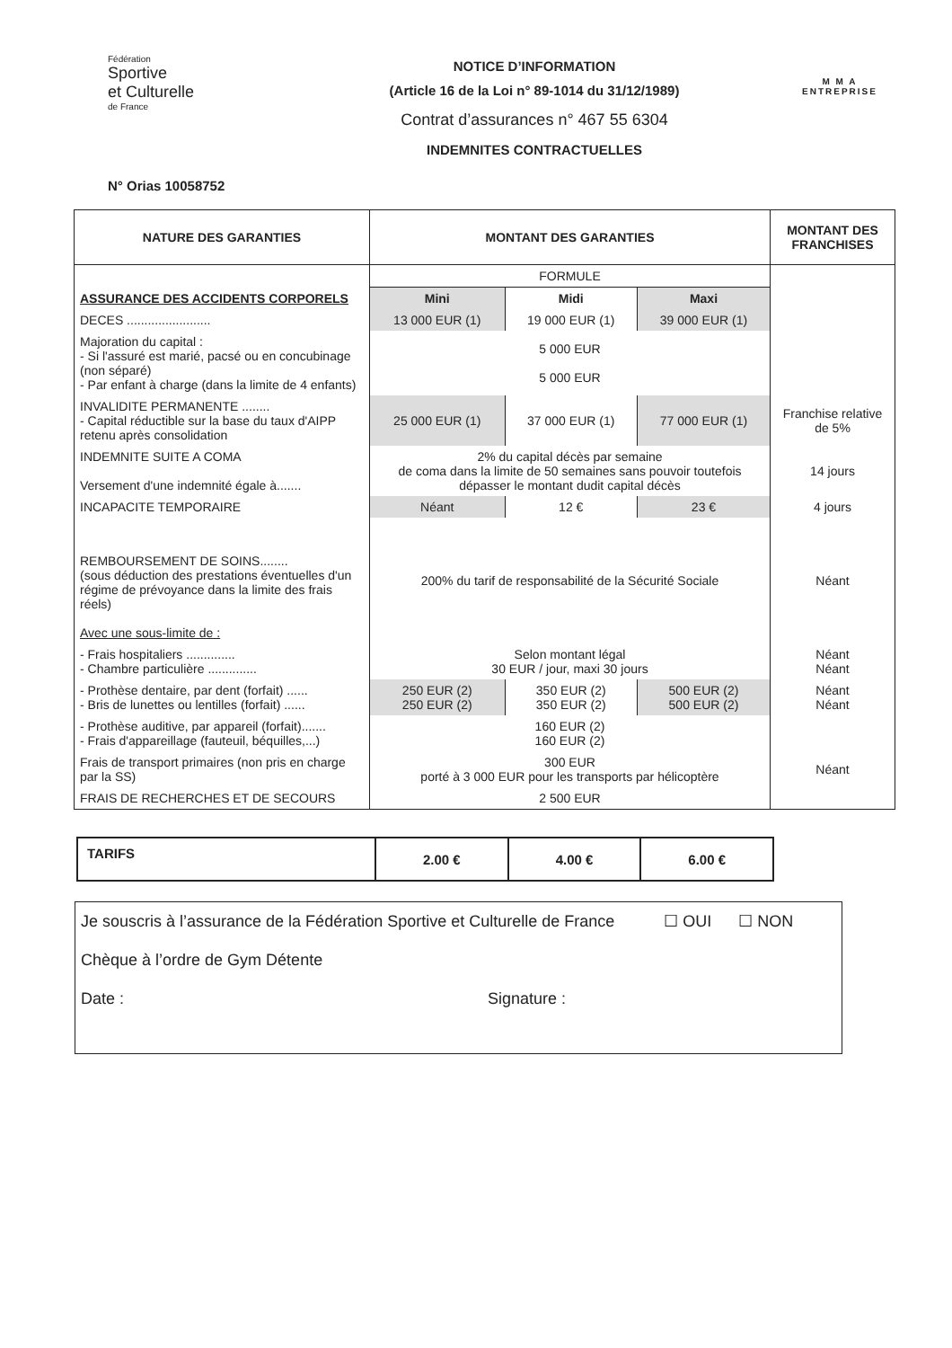Fédération
Sportive
et Culturelle
de France
NOTICE D’INFORMATION
(Article 16 de la Loi n° 89-1014 du 31/12/1989)
Contrat d’assurances n° 467 55 6304
INDEMNITES CONTRACTUELLES
M M A
ENTREPRISE
N° Orias 10058752
| NATURE DES GARANTIES | MONTANT DES GARANTIES | | | MONTANT DES FRANCHISES |
| --- | --- | --- | --- | --- |
| ASSURANCE DES ACCIDENTS CORPORELS | FORMULE | | | |
| | Mini | Midi | Maxi | |
| DECES ........................ | 13 000 EUR (1) | 19 000 EUR (1) | 39 000 EUR (1) | |
| Majoration du capital : - Si l'assuré est marié, pacsé ou en concubinage (non séparé) - Par enfant à charge (dans la limite de 4 enfants) | 5 000 EUR 5 000 EUR | | | |
| INVALIDITE PERMANENTE ........ - Capital réductible sur la base du taux d'AIPP retenu après consolidation | 25 000 EUR (1) | 37 000 EUR (1) | 77 000 EUR (1) | Franchise relative de 5% |
| INDEMNITE SUITE A COMA Versement d'une indemnité égale à....... | 2% du capital décès par semaine de coma dans la limite de 50 semaines sans pouvoir toutefois dépasser le montant dudit capital décès | | | 14 jours |
| INCAPACITE TEMPORAIRE | Néant | 12 € | 23 € | 4 jours |
| REMBOURSEMENT DE SOINS........ (sous déduction des prestations éventuelles d'un régime de prévoyance dans la limite des frais réels) Avec une sous-limite de : | 200% du tarif de responsabilité de la Sécurité Sociale | | | Néant |
| - Frais hospitaliers .............. - Chambre particulière .............. | Selon montant légal 30 EUR / jour, maxi 30 jours | | | Néant Néant |
| - Prothèse dentaire, par dent (forfait) ...... - Bris de lunettes ou lentilles (forfait) ...... | 250 EUR (2) 250 EUR (2) | 350 EUR (2) 350 EUR (2) | 500 EUR (2) 500 EUR (2) | Néant Néant |
| - Prothèse auditive, par appareil (forfait)....... - Frais d'appareillage (fauteuil, béquilles,...) | 160 EUR (2) 160 EUR (2) | | | |
| Frais de transport primaires (non pris en charge par la SS) | 300 EUR porté à 3 000 EUR pour les transports par hélicoptère | | | Néant |
| FRAIS DE RECHERCHES ET DE SECOURS | 2 500 EUR | | | |
| TARIFS | 2.00 € | 4.00 € | 6.00 € |
Je souscris à l’assurance de la Fédération Sportive et Culturelle de France ☐ OUI ☐ NON
Chèque à l’ordre de Gym Détente
Date : Signature :